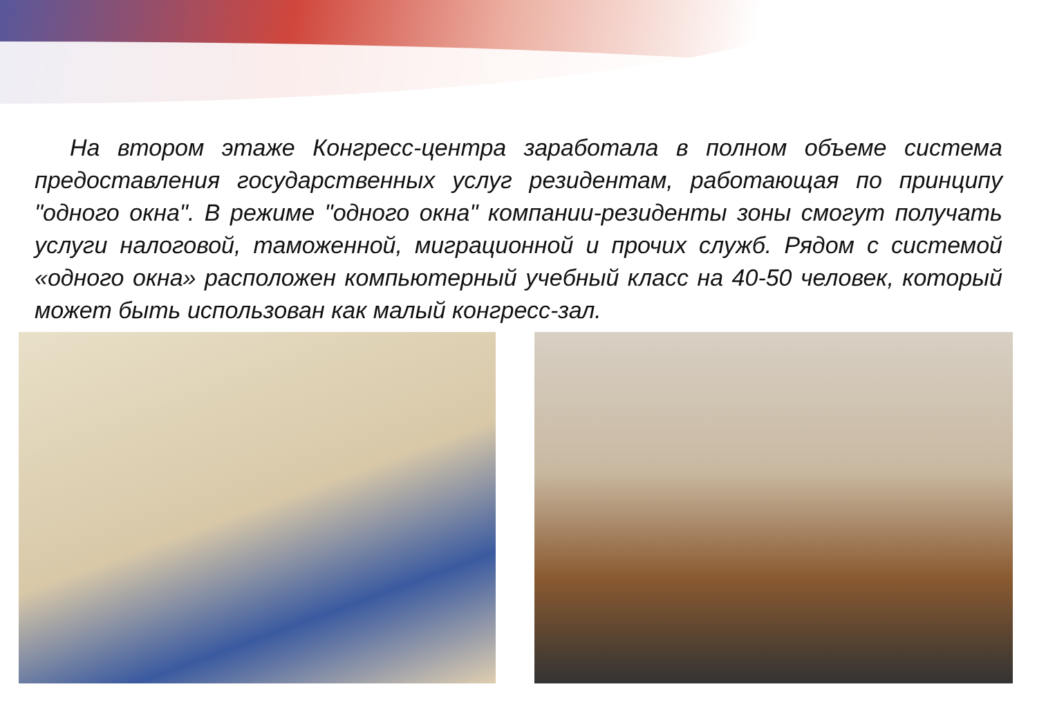На втором этаже Конгресс-центра заработала в полном объеме система предоставления государственных услуг резидентам, работающая по принципу "одного окна". В режиме "одного окна" компании-резиденты зоны смогут получать услуги налоговой, таможенной, миграционной и прочих служб. Рядом с системой «одного окна» расположен компьютерный учебный класс на 40-50 человек, который может быть использован как малый конгресс-зал.